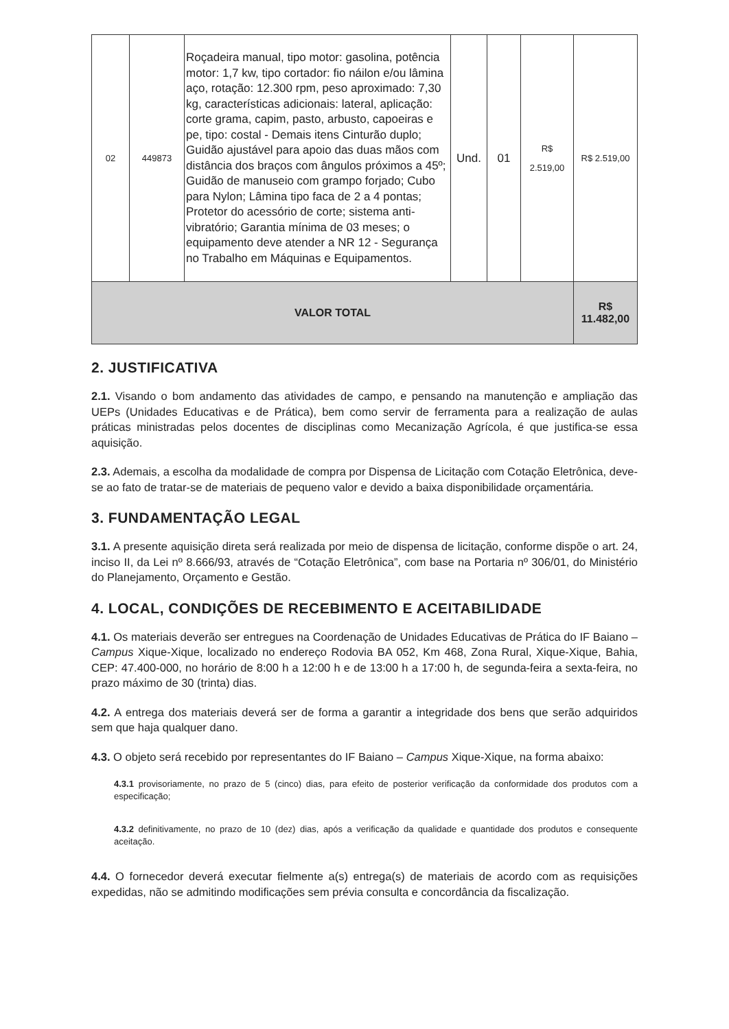| 02 | 449873 | Roçadeira manual, tipo motor: gasolina, potência motor: 1,7 kw, tipo cortador: fio náilon e/ou lâmina aço, rotação: 12.300 rpm, peso aproximado: 7,30 kg, características adicionais: lateral, aplicação: corte grama, capim, pasto, arbusto, capoeiras e pe, tipo: costal - Demais itens Cinturão duplo; Guidão ajustável para apoio das duas mãos com distância dos braços com ângulos próximos a 45º; Guidão de manuseio com grampo forjado; Cubo para Nylon; Lâmina tipo faca de 2 a 4 pontas; Protetor do acessório de corte; sistema anti-vibratório; Garantia mínima de 03 meses; o equipamento deve atender a NR 12 - Segurança no Trabalho em Máquinas e Equipamentos. | Und. | 01 | R$ 2.519,00 | R$ 2.519,00 |
| VALOR TOTAL | | | | | | R$ 11.482,00 |
2. JUSTIFICATIVA
2.1. Visando o bom andamento das atividades de campo, e pensando na manutenção e ampliação das UEPs (Unidades Educativas e de Prática), bem como servir de ferramenta para a realização de aulas práticas ministradas pelos docentes de disciplinas como Mecanização Agrícola, é que justifica-se essa aquisição.
2.3. Ademais, a escolha da modalidade de compra por Dispensa de Licitação com Cotação Eletrônica, deve-se ao fato de tratar-se de materiais de pequeno valor e devido a baixa disponibilidade orçamentária.
3. FUNDAMENTAÇÃO LEGAL
3.1. A presente aquisição direta será realizada por meio de dispensa de licitação, conforme dispõe o art. 24, inciso II, da Lei nº 8.666/93, através de “Cotação Eletrônica”, com base na Portaria nº 306/01, do Ministério do Planejamento, Orçamento e Gestão.
4. LOCAL, CONDIÇÕES DE RECEBIMENTO E ACEITABILIDADE
4.1. Os materiais deverão ser entregues na Coordenação de Unidades Educativas de Prática do IF Baiano – Campus Xique-Xique, localizado no endereço Rodovia BA 052, Km 468, Zona Rural, Xique-Xique, Bahia, CEP: 47.400-000, no horário de 8:00 h a 12:00 h e de 13:00 h a 17:00 h, de segunda-feira a sexta-feira, no prazo máximo de 30 (trinta) dias.
4.2. A entrega dos materiais deverá ser de forma a garantir a integridade dos bens que serão adquiridos sem que haja qualquer dano.
4.3. O objeto será recebido por representantes do IF Baiano – Campus Xique-Xique, na forma abaixo:
4.3.1 provisoriamente, no prazo de 5 (cinco) dias, para efeito de posterior verificação da conformidade dos produtos com a especificação;
4.3.2 definitivamente, no prazo de 10 (dez) dias, após a verificação da qualidade e quantidade dos produtos e consequente aceitação.
4.4. O fornecedor deverá executar fielmente a(s) entrega(s) de materiais de acordo com as requisições expedidas, não se admitindo modificações sem prévia consulta e concordância da fiscalização.